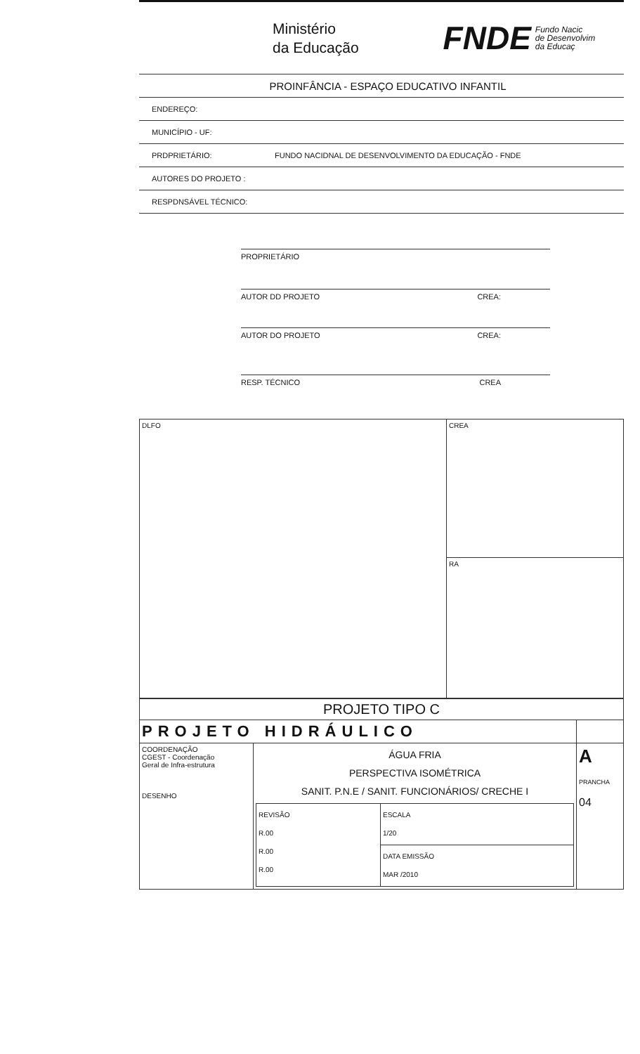Ministério
da Educação
FNDE
Fundo Nacic
de Desenvolvim
da Educaç
PROINFÂNCIA - ESPAÇO EDUCATIVO INFANTIL
ENDEREÇO:
MUNICÍPIO - UF:
PRDPRIETÁRIO: FUNDO NACIDNAL DE DESENVOLVIMENTO DA EDUCAÇÃO - FNDE
AUTORES DO PROJETO :
RESPDNSÁVEL TÉCNICO:
PROPRIETÁRIO
AUTOR DD PROJETO CREA:
AUTOR DO PROJETO CREA:
RESP. TÉCNICO CREA
| DLFO | CREA |
| | RA |
| PROJETO TIPO C | | |
| PROJETO HIDRÁULICO | | |
| COORDENAÇÃO CGEST - Coordenação Geral de Infra-estrutura DESENHO | ÁGUA FRIA PERSPECTIVA ISOMÉTRICA SANIT. P.N.E / SANIT. FUNCIONÁRIOS/ CRECHE I / REVISÃO R.00 R.00 R.00 / ESCALA 1/20 / / / DATA EMISSÃO MAR /2010 / | A PRANCHA 04 |